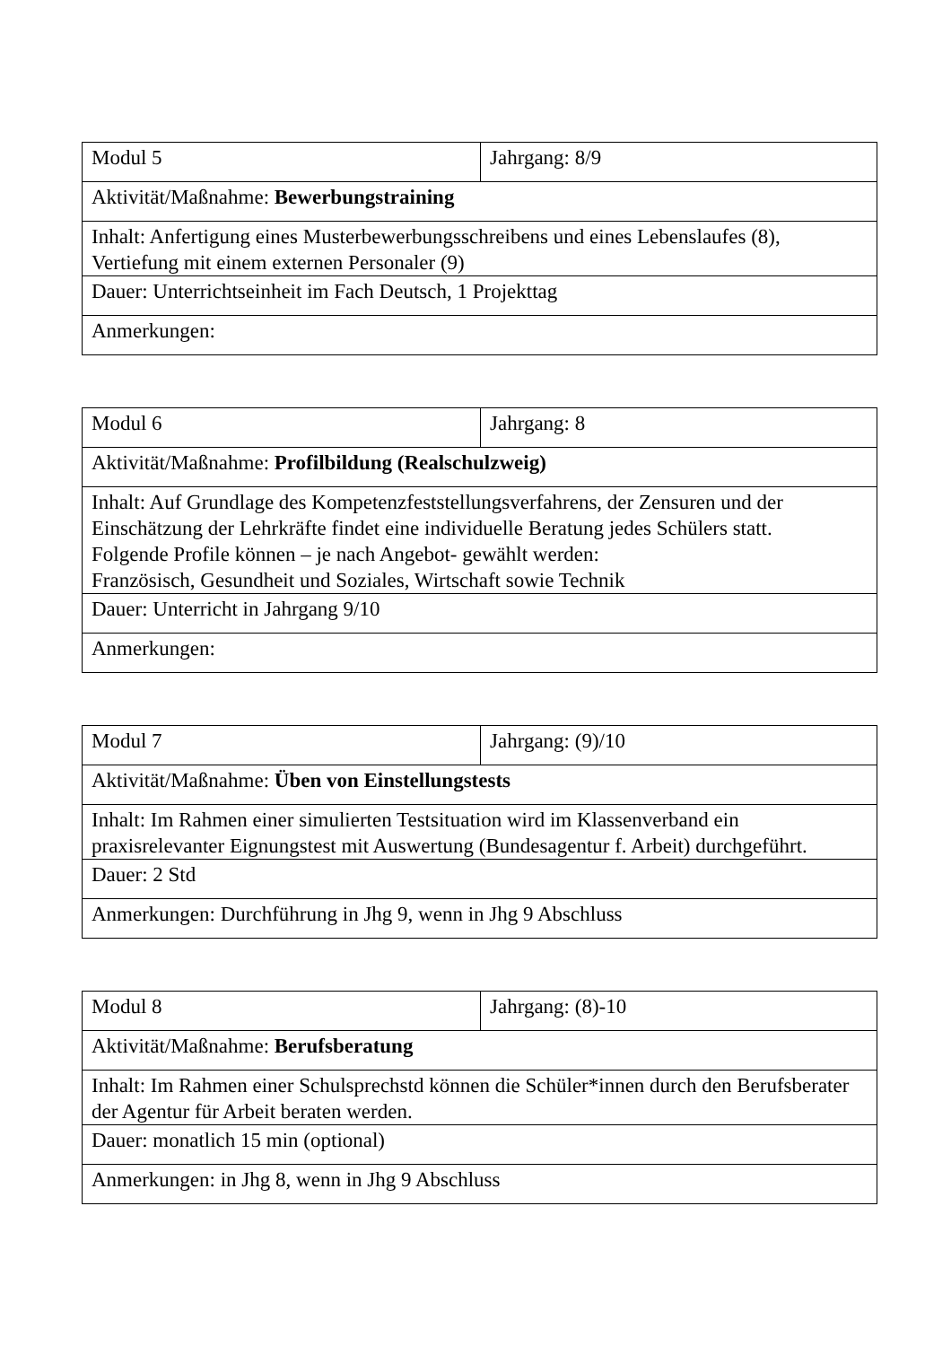| Modul 5 | Jahrgang: 8/9 |
| Aktivität/Maßnahme: Bewerbungstraining | |
| Inhalt: Anfertigung eines Musterbewerbungsschreibens und eines Lebenslaufes (8), Vertiefung mit einem externen Personaler (9) | |
| Dauer: Unterrichtseinheit im Fach Deutsch, 1 Projekttag | |
| Anmerkungen: | |
| Modul 6 | Jahrgang: 8 |
| Aktivität/Maßnahme: Profilbildung (Realschulzweig) | |
| Inhalt: Auf Grundlage des Kompetenzfeststellungsverfahrens, der Zensuren und der Einschätzung der Lehrkräfte findet eine individuelle Beratung jedes Schülers statt. Folgende Profile können – je nach Angebot- gewählt werden: Französisch, Gesundheit und Soziales, Wirtschaft sowie Technik | |
| Dauer: Unterricht in Jahrgang 9/10 | |
| Anmerkungen: | |
| Modul 7 | Jahrgang: (9)/10 |
| Aktivität/Maßnahme: Üben von Einstellungstests | |
| Inhalt: Im Rahmen einer simulierten Testsituation wird im Klassenverband ein praxisrelevanter Eignungstest mit Auswertung (Bundesagentur f. Arbeit) durchgeführt. | |
| Dauer: 2 Std | |
| Anmerkungen: Durchführung in Jhg 9, wenn in Jhg 9 Abschluss | |
| Modul 8 | Jahrgang: (8)-10 |
| Aktivität/Maßnahme: Berufsberatung | |
| Inhalt: Im Rahmen einer Schulsprechstd können die Schüler*innen durch den Berufsberater der Agentur für Arbeit beraten werden. | |
| Dauer: monatlich 15 min (optional) | |
| Anmerkungen: in Jhg 8, wenn in Jhg 9 Abschluss | |